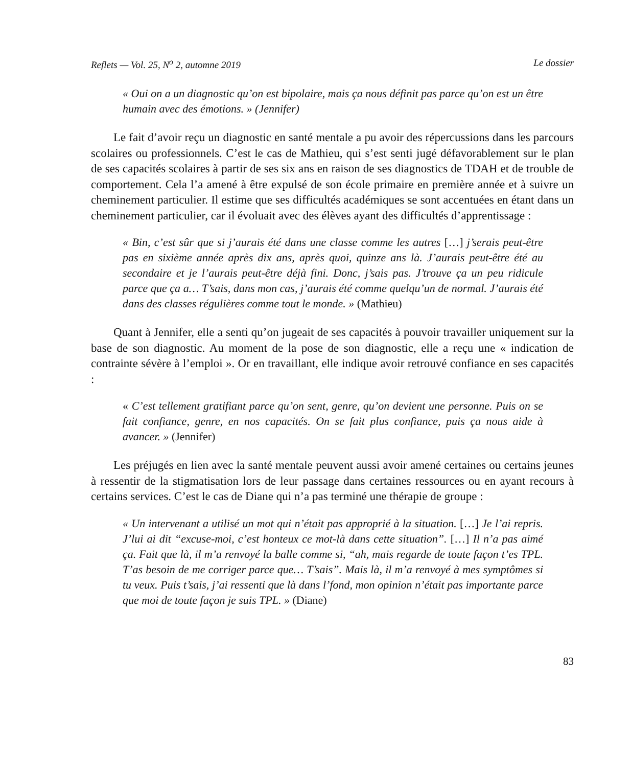Reflets — Vol. 25, N<sup>o</sup> 2, automne 2019 Le dossier
« Oui on a un diagnostic qu’on est bipolaire, mais ça nous définit pas parce qu’on est un être humain avec des émotions. » (Jennifer)
Le fait d’avoir reçu un diagnostic en santé mentale a pu avoir des répercussions dans les parcours scolaires ou professionnels. C’est le cas de Mathieu, qui s’est senti jugé défavorablement sur le plan de ses capacités scolaires à partir de ses six ans en raison de ses diagnostics de TDAH et de trouble de comportement. Cela l’a amené à être expulsé de son école primaire en première année et à suivre un cheminement particulier. Il estime que ses difficultés académiques se sont accentuées en étant dans un cheminement particulier, car il évoluait avec des élèves ayant des difficultés d’apprentissage :
« Bin, c’est sûr que si j’aurais été dans une classe comme les autres […] j’serais peut-être pas en sixième année après dix ans, après quoi, quinze ans là. J’aurais peut-être été au secondaire et je l’aurais peut-être déjà fini. Donc, j’sais pas. J’trouve ça un peu ridicule parce que ça a… T’sais, dans mon cas, j’aurais été comme quelqu’un de normal. J’aurais été dans des classes régulières comme tout le monde. » (Mathieu)
Quant à Jennifer, elle a senti qu’on jugeait de ses capacités à pouvoir travailler uniquement sur la base de son diagnostic. Au moment de la pose de son diagnostic, elle a reçu une « indication de contrainte sévère à l’emploi ». Or en travaillant, elle indique avoir retrouvé confiance en ses capacités :
« C’est tellement gratifiant parce qu’on sent, genre, qu’on devient une personne. Puis on se fait confiance, genre, en nos capacités. On se fait plus confiance, puis ça nous aide à avancer. » (Jennifer)
Les préjugés en lien avec la santé mentale peuvent aussi avoir amené certaines ou certains jeunes à ressentir de la stigmatisation lors de leur passage dans certaines ressources ou en ayant recours à certains services. C’est le cas de Diane qui n’a pas terminé une thérapie de groupe :
« Un intervenant a utilisé un mot qui n’était pas approprié à la situation. […] Je l’ai repris. J’lui ai dit “excuse-moi, c’est honteux ce mot-là dans cette situation”. […] Il n’a pas aimé ça. Fait que là, il m’a renvoyé la balle comme si, “ah, mais regarde de toute façon t’es TPL. T’as besoin de me corriger parce que… T’sais”. Mais là, il m’a renvoyé à mes symptômes si tu veux. Puis t’sais, j’ai ressenti que là dans l’fond, mon opinion n’était pas importante parce que moi de toute façon je suis TPL. » (Diane)
83